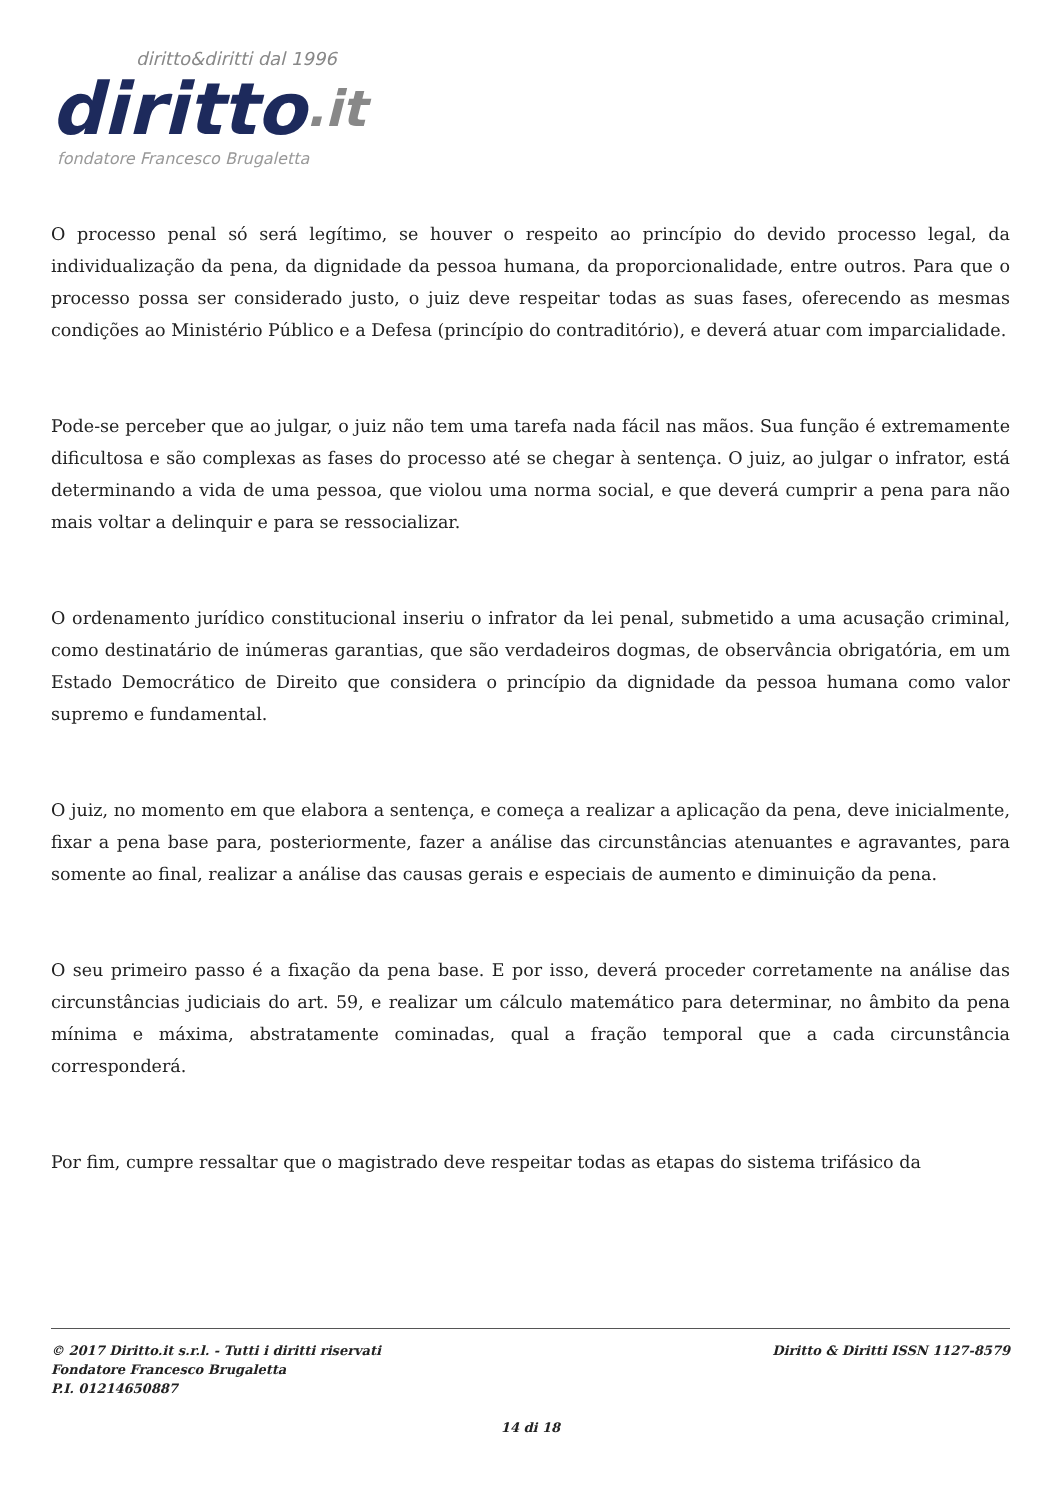diritto&diritti dal 1996
diritto.it
fondatore Francesco Brugaletta
O processo penal só será legítimo, se houver o respeito ao princípio do devido processo legal, da individualização da pena, da dignidade da pessoa humana, da proporcionalidade, entre outros. Para que o processo possa ser considerado justo, o juiz deve respeitar todas as suas fases, oferecendo as mesmas condições ao Ministério Público e a Defesa (princípio do contraditório), e deverá atuar com imparcialidade.
Pode-se perceber que ao julgar, o juiz não tem uma tarefa nada fácil nas mãos. Sua função é extremamente dificultosa e são complexas as fases do processo até se chegar à sentença. O juiz, ao julgar o infrator, está determinando a vida de uma pessoa, que violou uma norma social, e que deverá cumprir a pena para não mais voltar a delinquir e para se ressocializar.
O ordenamento jurídico constitucional inseriu o infrator da lei penal, submetido a uma acusação criminal, como destinatário de inúmeras garantias, que são verdadeiros dogmas, de observância obrigatória, em um Estado Democrático de Direito que considera o princípio da dignidade da pessoa humana como valor supremo e fundamental.
O juiz, no momento em que elabora a sentença, e começa a realizar a aplicação da pena, deve inicialmente, fixar a pena base para, posteriormente, fazer a análise das circunstâncias atenuantes e agravantes, para somente ao final, realizar a análise das causas gerais e especiais de aumento e diminuição da pena.
O seu primeiro passo é a fixação da pena base. E por isso, deverá proceder corretamente na análise das circunstâncias judiciais do art. 59, e realizar um cálculo matemático para determinar, no âmbito da pena mínima e máxima, abstratamente cominadas, qual a fração temporal que a cada circunstância corresponderá.
Por fim, cumpre ressaltar que o magistrado deve respeitar todas as etapas do sistema trifásico da
© 2017 Diritto.it s.r.l. - Tutti i diritti riservati
Fondatore Francesco Brugaletta
P.I. 01214650887
Diritto & Diritti ISSN 1127-8579
14 di 18